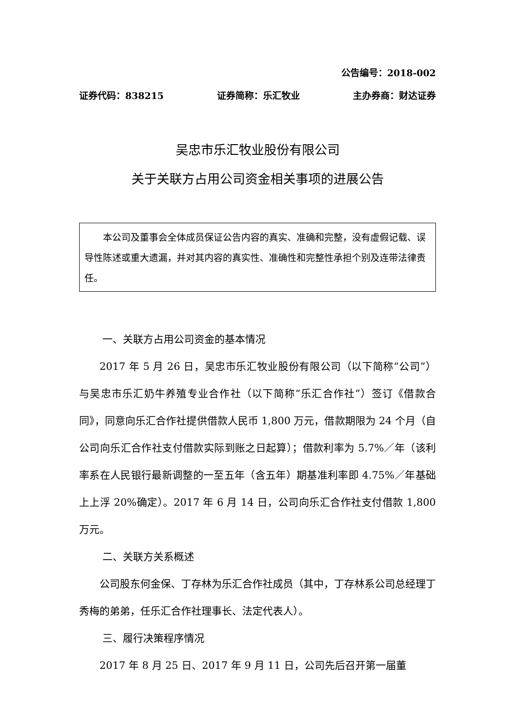公告编号：2018-002
证券代码：838215 证券简称：乐汇牧业 主办券商：财达证券
吴忠市乐汇牧业股份有限公司
关于关联方占用公司资金相关事项的进展公告
本公司及董事会全体成员保证公告内容的真实、准确和完整，没有虚假记载、误导性陈述或重大遗漏，并对其内容的真实性、准确性和完整性承担个别及连带法律责任。
一、关联方占用公司资金的基本情况
2017 年 5 月 26 日，吴忠市乐汇牧业股份有限公司（以下简称“公司”）与吴忠市乐汇奶牛养殖专业合作社（以下简称“乐汇合作社”）签订《借款合同》，同意向乐汇合作社提供借款人民币 1,800 万元，借款期限为 24 个月（自公司向乐汇合作社支付借款实际到账之日起算）；借款利率为 5.7%／年（该利率系在人民银行最新调整的一至五年（含五年）期基准利率即 4.75%／年基础上上浮 20%确定）。2017 年 6 月 14 日，公司向乐汇合作社支付借款 1,800 万元。
二、关联方关系概述
公司股东何金保、丁存林为乐汇合作社成员（其中，丁存林系公司总经理丁秀梅的弟弟，任乐汇合作社理事长、法定代表人）。
三、履行决策程序情况
2017 年 8 月 25 日、2017 年 9 月 11 日，公司先后召开第一届董